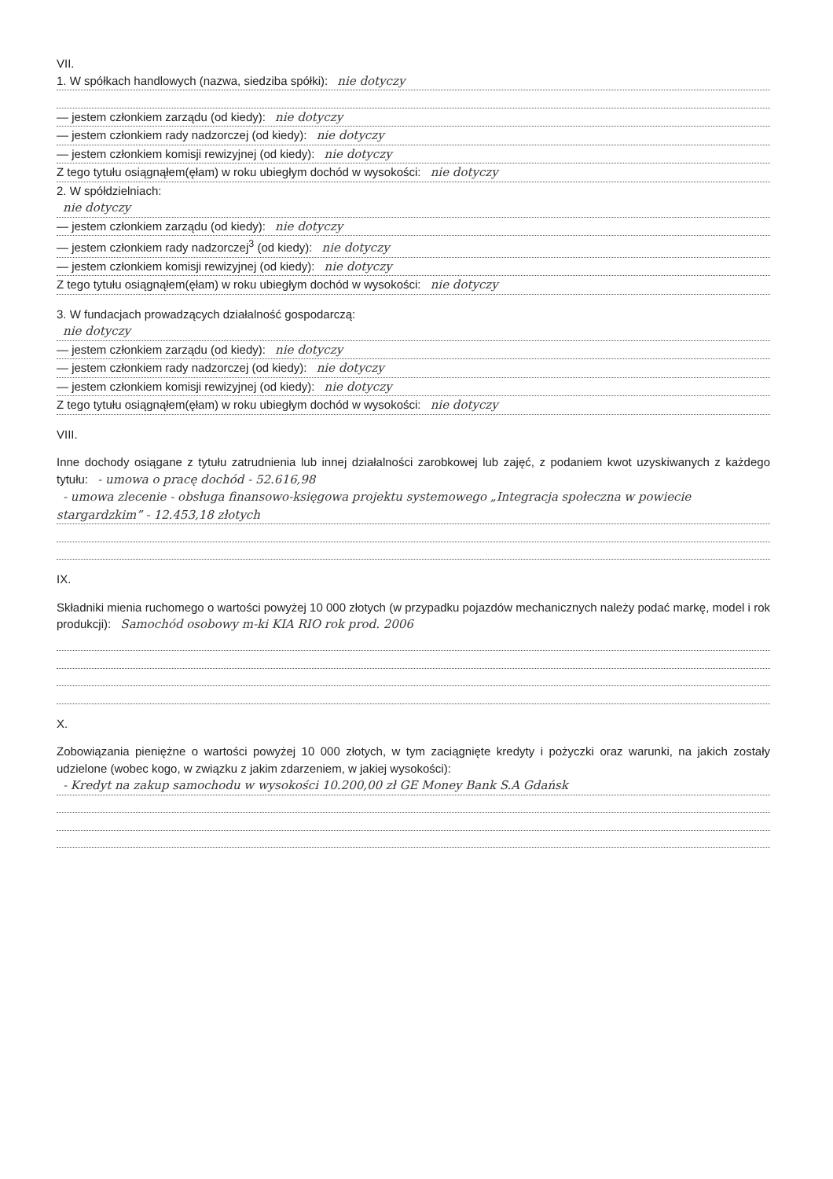VII.
1. W spółkach handlowych (nazwa, siedziba spółki): nie dotyczy
— jestem członkiem zarządu (od kiedy): nie dotyczy
— jestem członkiem rady nadzorczej (od kiedy): nie dotyczy
— jestem członkiem komisji rewizyjnej (od kiedy): nie dotyczy
Z tego tytułu osiągnąłem(ęłam) w roku ubiegłym dochód w wysokości: nie dotyczy
2. W spółdzielniach:
nie dotyczy
— jestem członkiem zarządu (od kiedy): nie dotyczy
— jestem członkiem rady nadzorczej<sup>3</sup> (od kiedy): nie dotyczy
— jestem członkiem komisji rewizyjnej (od kiedy): nie dotyczy
Z tego tytułu osiągnąłem(ęłam) w roku ubiegłym dochód w wysokości: nie dotyczy
3. W fundacjach prowadzących działalność gospodarczą:
nie dotyczy
— jestem członkiem zarządu (od kiedy): nie dotyczy
— jestem członkiem rady nadzorczej (od kiedy): nie dotyczy
— jestem członkiem komisji rewizyjnej (od kiedy): nie dotyczy
Z tego tytułu osiągnąłem(ęłam) w roku ubiegłym dochód w wysokości: nie dotyczy
VIII.
Inne dochody osiągane z tytułu zatrudnienia lub innej działalności zarobkowej lub zajęć, z podaniem kwot uzyskiwanych z każdego tytułu: - umowa o pracę dochód - 52.616,98
- umowa zlecenie - obsługa finansowo-księgowa projektu systemowego „Integracja społeczna w powiecie stargardzkim” - 12.453,18 złotych
IX.
Składniki mienia ruchomego o wartości powyżej 10 000 złotych (w przypadku pojazdów mechanicznych należy podać markę, model i rok produkcji): Samochód osobowy m-ki KIA RIO rok prod. 2006
X.
Zobowiązania pieniężne o wartości powyżej 10 000 złotych, w tym zaciągnięte kredyty i pożyczki oraz warunki, na jakich zostały udzielone (wobec kogo, w związku z jakim zdarzeniem, w jakiej wysokości):
- Kredyt na zakup samochodu w wysokości 10.200,00 zł GE Money Bank S.A Gdańsk